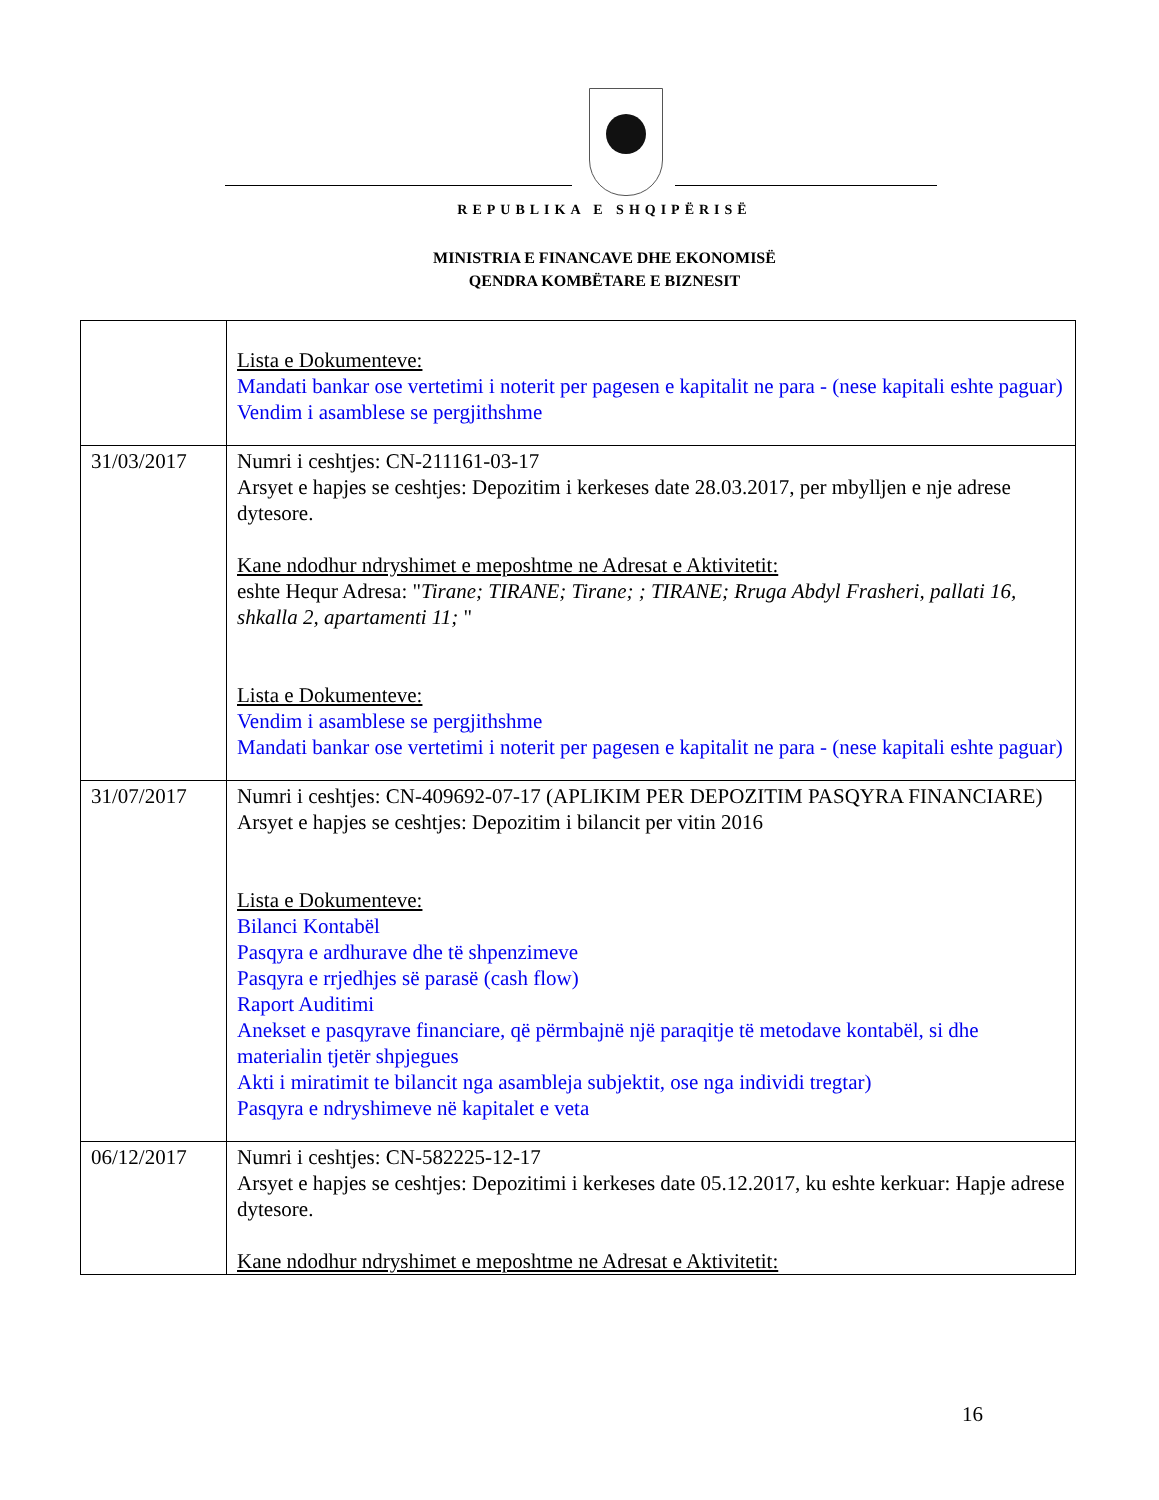REPUBLIKA E SHQIPËRISË
MINISTRIA E FINANCAVE DHE EKONOMISË
QENDRA KOMBËTARE E BIZNESIT
| | Lista e Dokumenteve: Mandati bankar ose vertetimi i noterit per pagesen e kapitalit ne para - (nese kapitali eshte paguar) Vendim i asamblese se pergjithshme |
| 31/03/2017 | Numri i ceshtjes: CN-211161-03-17 Arsyet e hapjes se ceshtjes: Depozitim i kerkeses date 28.03.2017, per mbylljen e nje adrese dytesore. Kane ndodhur ndryshimet e meposhtme ne Adresat e Aktivitetit: eshte Hequr Adresa: " Tirane; TIRANE; Tirane; ; TIRANE; Rruga Abdyl Frasheri, pallati 16, shkalla 2, apartamenti 11; " Lista e Dokumenteve: Vendim i asamblese se pergjithshme Mandati bankar ose vertetimi i noterit per pagesen e kapitalit ne para - (nese kapitali eshte paguar) |
| 31/07/2017 | Numri i ceshtjes: CN-409692-07-17 (APLIKIM PER DEPOZITIM PASQYRA FINANCIARE) Arsyet e hapjes se ceshtjes: Depozitim i bilancit per vitin 2016 Lista e Dokumenteve: Bilanci Kontabël Pasqyra e ardhurave dhe të shpenzimeve Pasqyra e rrjedhjes së parasë (cash flow) Raport Auditimi Anekset e pasqyrave financiare, që përmbajnë një paraqitje të metodave kontabël, si dhe materialin tjetër shpjegues Akti i miratimit te bilancit nga asambleja subjektit, ose nga individi tregtar) Pasqyra e ndryshimeve në kapitalet e veta |
| 06/12/2017 | Numri i ceshtjes: CN-582225-12-17 Arsyet e hapjes se ceshtjes: Depozitimi i kerkeses date 05.12.2017, ku eshte kerkuar: Hapje adrese dytesore. Kane ndodhur ndryshimet e meposhtme ne Adresat e Aktivitetit: |
16